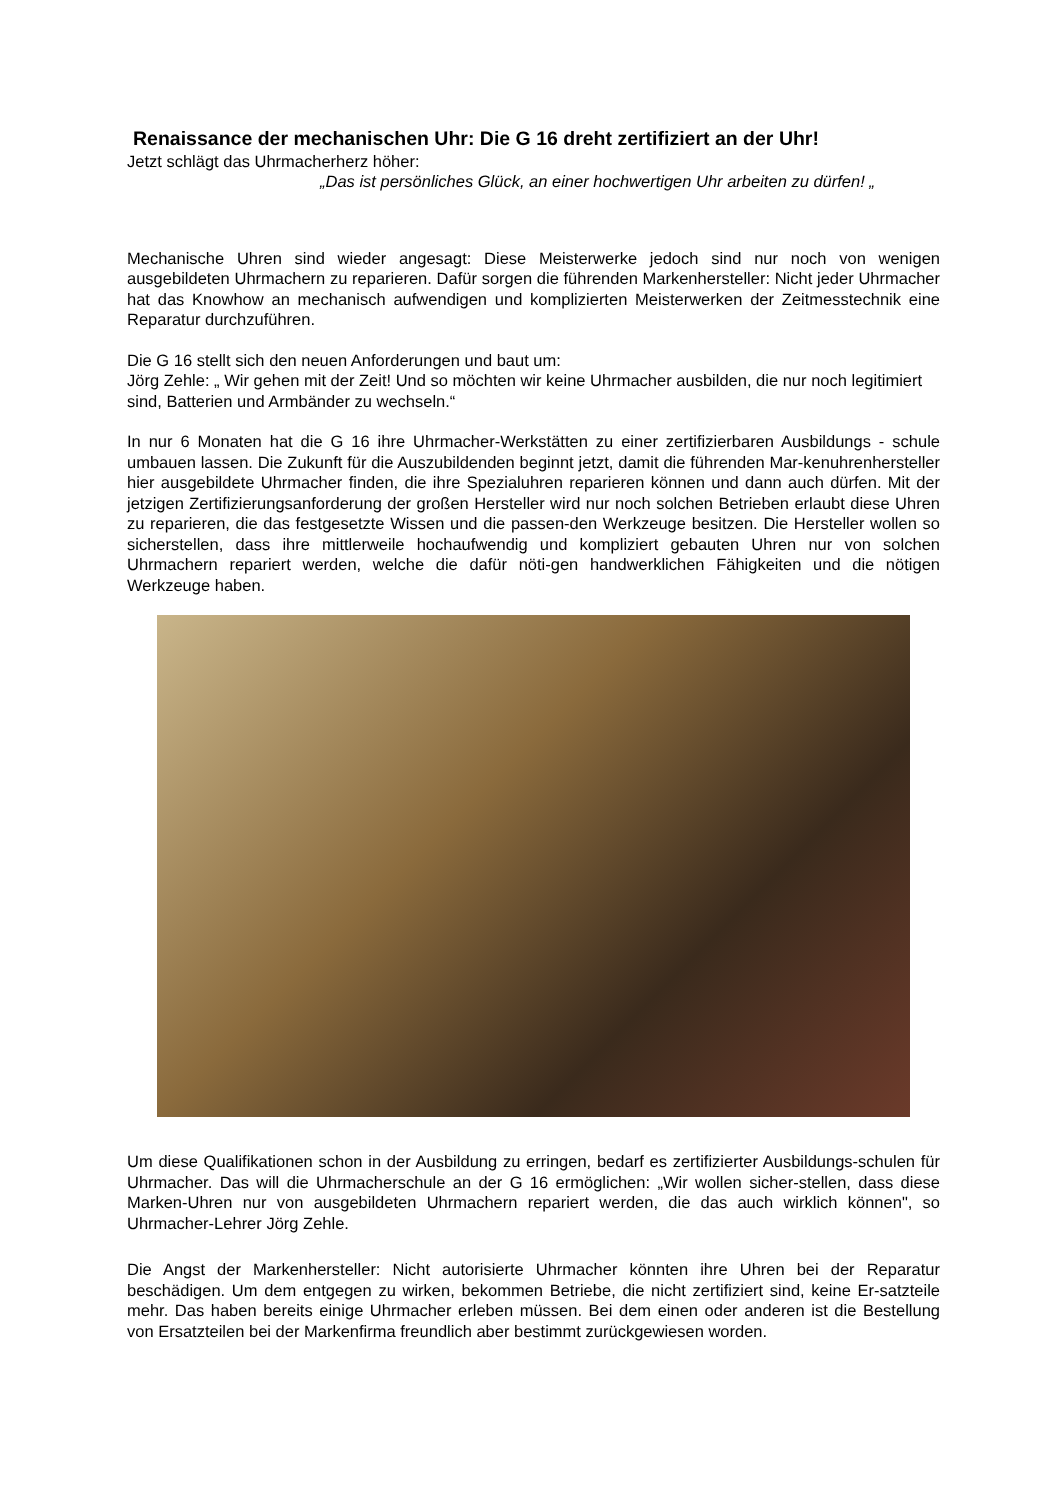Renaissance der mechanischen Uhr: Die G 16 dreht zertifiziert an der Uhr!
Jetzt schlägt das Uhrmacherherz höher:
„Das ist persönliches Glück, an einer hochwertigen Uhr arbeiten zu dürfen! „
Mechanische Uhren sind wieder angesagt: Diese Meisterwerke jedoch sind nur noch von wenigen ausgebildeten Uhrmachern zu reparieren. Dafür sorgen die führenden Markenhersteller: Nicht jeder Uhrmacher hat das Knowhow an mechanisch aufwendigen und komplizierten Meisterwerken der Zeitmesstechnik eine Reparatur durchzuführen.
Die G 16 stellt sich den neuen Anforderungen und baut um:
Jörg Zehle: „ Wir gehen mit der Zeit! Und so möchten wir keine Uhrmacher ausbilden, die nur noch legitimiert sind, Batterien und Armbänder zu wechseln.“
In nur 6 Monaten hat die G 16 ihre Uhrmacher-Werkstätten zu einer zertifizierbaren Ausbildungs - schule umbauen lassen. Die Zukunft für die Auszubildenden beginnt jetzt, damit die führenden Mar-kenuhrenhersteller hier ausgebildete Uhrmacher finden, die ihre Spezialuhren reparieren können und dann auch dürfen. Mit der jetzigen Zertifizierungsanforderung der großen Hersteller wird nur noch solchen Betrieben erlaubt diese Uhren zu reparieren, die das festgesetzte Wissen und die passen-den Werkzeuge besitzen. Die Hersteller wollen so sicherstellen, dass ihre mittlerweile hochaufwendig und kompliziert gebauten Uhren nur von solchen Uhrmachern repariert werden, welche die dafür nöti-gen handwerklichen Fähigkeiten und die nötigen Werkzeuge haben.
Um diese Qualifikationen schon in der Ausbildung zu erringen, bedarf es zertifizierter Ausbildungs-schulen für Uhrmacher. Das will die Uhrmacherschule an der G 16 ermöglichen: „Wir wollen sicher-stellen, dass diese Marken-Uhren nur von ausgebildeten Uhrmachern repariert werden, die das auch wirklich können", so Uhrmacher-Lehrer Jörg Zehle.
Die Angst der Markenhersteller: Nicht autorisierte Uhrmacher könnten ihre Uhren bei der Reparatur beschädigen. Um dem entgegen zu wirken, bekommen Betriebe, die nicht zertifiziert sind, keine Er-satzteile mehr. Das haben bereits einige Uhrmacher erleben müssen. Bei dem einen oder anderen ist die Bestellung von Ersatzteilen bei der Markenfirma freundlich aber bestimmt zurückgewiesen worden.